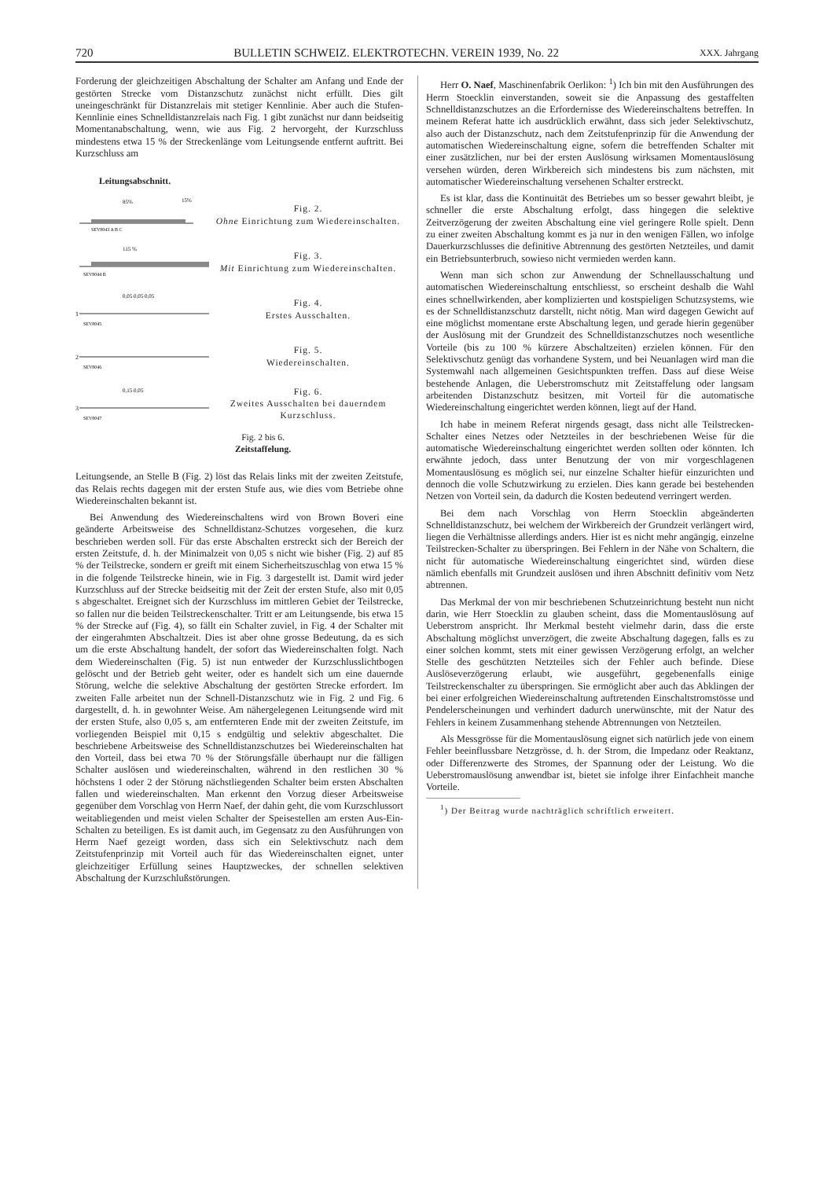720 BULLETIN SCHWEIZ. ELEKTROTECHN. VEREIN 1939, No. 22 XXX. Jahrgang
Forderung der gleichzeitigen Abschaltung der Schalter am Anfang und Ende der gestörten Strecke vom Distanzschutz zunächst nicht erfüllt. Dies gilt uneingeschränkt für Distanzrelais mit stetiger Kennlinie. Aber auch die Stufen-Kennlinie eines Schnelldistanzrelais nach Fig. 1 gibt zunächst nur dann beidseitig Momentanabschaltung, wenn, wie aus Fig. 2 hervorgeht, der Kurzschluss mindestens etwa 15 % der Streckenlänge vom Leitungsende entfernt auftritt. Bei Kurzschluss am
Leitungsabschnitt.
85%
15%
SEV8043 A B C
Fig. 2.
Ohne Einrichtung zum Wiedereinschalten.
115 %
SEV8044 B
Fig. 3.
Mit Einrichtung zum Wiedereinschalten.
0,05 0,05 0,05
1
SEV8045
Fig. 4.
Erstes Ausschalten.
2
SEV8046
Fig. 5.
Wiedereinschalten.
0,15 0,05
3
SEV8047
Fig. 6.
Zweites Ausschalten bei dauerndem Kurzschluss.
Fig. 2 bis 6.
Zeitstaffelung.
Leitungsende, an Stelle B (Fig. 2) löst das Relais links mit der zweiten Zeitstufe, das Relais rechts dagegen mit der ersten Stufe aus, wie dies vom Betriebe ohne Wiedereinschalten bekannt ist.
Bei Anwendung des Wiedereinschaltens wird von Brown Boveri eine geänderte Arbeitsweise des Schnelldistanz-Schutzes vorgesehen, die kurz beschrieben werden soll. Für das erste Abschalten erstreckt sich der Bereich der ersten Zeitstufe, d. h. der Minimalzeit von 0,05 s nicht wie bisher (Fig. 2) auf 85 % der Teilstrecke, sondern er greift mit einem Sicherheitszuschlag von etwa 15 % in die folgende Teilstrecke hinein, wie in Fig. 3 dargestellt ist. Damit wird jeder Kurzschluss auf der Strecke beidseitig mit der Zeit der ersten Stufe, also mit 0,05 s abgeschaltet. Ereignet sich der Kurzschluss im mittleren Gebiet der Teilstrecke, so fallen nur die beiden Teilstreckenschalter. Tritt er am Leitungsende, bis etwa 15 % der Strecke auf (Fig. 4), so fällt ein Schalter zuviel, in Fig. 4 der Schalter mit der eingerahmten Abschaltzeit. Dies ist aber ohne grosse Bedeutung, da es sich um die erste Abschaltung handelt, der sofort das Wiedereinschalten folgt. Nach dem Wiedereinschalten (Fig. 5) ist nun entweder der Kurzschlusslichtbogen gelöscht und der Betrieb geht weiter, oder es handelt sich um eine dauernde Störung, welche die selektive Abschaltung der gestörten Strecke erfordert. Im zweiten Falle arbeitet nun der Schnell-Distanzschutz wie in Fig. 2 und Fig. 6 dargestellt, d. h. in gewohnter Weise. Am nähergelegenen Leitungsende wird mit der ersten Stufe, also 0,05 s, am entfernteren Ende mit der zweiten Zeitstufe, im vorliegenden Beispiel mit 0,15 s endgültig und selektiv abgeschaltet. Die beschriebene Arbeitsweise des Schnelldistanzschutzes bei Wiedereinschalten hat den Vorteil, dass bei etwa 70 % der Störungsfälle überhaupt nur die fälligen Schalter auslösen und wiedereinschalten, während in den restlichen 30 % höchstens 1 oder 2 der Störung nächstliegenden Schalter beim ersten Abschalten fallen und wiedereinschalten. Man erkennt den Vorzug dieser Arbeitsweise gegenüber dem Vorschlag von Herrn Naef, der dahin geht, die vom Kurzschlussort weitabliegenden und meist vielen Schalter der Speisestellen am ersten Aus-Ein-Schalten zu beteiligen. Es ist damit auch, im Gegensatz zu den Ausführungen von Herrn Naef gezeigt worden, dass sich ein Selektivschutz nach dem Zeitstufenprinzip mit Vorteil auch für das Wiedereinschalten eignet, unter gleichzeitiger Erfüllung seines Hauptzweckes, der schnellen selektiven Abschaltung der Kurzschlußstörungen.
Herr O. Naef, Maschinenfabrik Oerlikon: <sup>1</sup>) Ich bin mit den Ausführungen des Herrn Stoecklin einverstanden, soweit sie die Anpassung des gestaffelten Schnelldistanzschutzes an die Erfordernisse des Wiedereinschaltens betreffen. In meinem Referat hatte ich ausdrücklich erwähnt, dass sich jeder Selektivschutz, also auch der Distanzschutz, nach dem Zeitstufenprinzip für die Anwendung der automatischen Wiedereinschaltung eigne, sofern die betreffenden Schalter mit einer zusätzlichen, nur bei der ersten Auslösung wirksamen Momentauslösung versehen würden, deren Wirkbereich sich mindestens bis zum nächsten, mit automatischer Wiedereinschaltung versehenen Schalter erstreckt.
Es ist klar, dass die Kontinuität des Betriebes um so besser gewahrt bleibt, je schneller die erste Abschaltung erfolgt, dass hingegen die selektive Zeitverzögerung der zweiten Abschaltung eine viel geringere Rolle spielt. Denn zu einer zweiten Abschaltung kommt es ja nur in den wenigen Fällen, wo infolge Dauerkurzschlusses die definitive Abtrennung des gestörten Netzteiles, und damit ein Betriebsunterbruch, sowieso nicht vermieden werden kann.
Wenn man sich schon zur Anwendung der Schnellausschaltung und automatischen Wiedereinschaltung entschliesst, so erscheint deshalb die Wahl eines schnellwirkenden, aber komplizierten und kostspieligen Schutzsystems, wie es der Schnelldistanzschutz darstellt, nicht nötig. Man wird dagegen Gewicht auf eine möglichst momentane erste Abschaltung legen, und gerade hierin gegenüber der Auslösung mit der Grundzeit des Schnelldistanzschutzes noch wesentliche Vorteile (bis zu 100 % kürzere Abschaltzeiten) erzielen können. Für den Selektivschutz genügt das vorhandene System, und bei Neuanlagen wird man die Systemwahl nach allgemeinen Gesichtspunkten treffen. Dass auf diese Weise bestehende Anlagen, die Ueberstromschutz mit Zeitstaffelung oder langsam arbeitenden Distanzschutz besitzen, mit Vorteil für die automatische Wiedereinschaltung eingerichtet werden können, liegt auf der Hand.
Ich habe in meinem Referat nirgends gesagt, dass nicht alle Teilstrecken-Schalter eines Netzes oder Netzteiles in der beschriebenen Weise für die automatische Wiedereinschaltung eingerichtet werden sollten oder könnten. Ich erwähnte jedoch, dass unter Benutzung der von mir vorgeschlagenen Momentauslösung es möglich sei, nur einzelne Schalter hiefür einzurichten und dennoch die volle Schutzwirkung zu erzielen. Dies kann gerade bei bestehenden Netzen von Vorteil sein, da dadurch die Kosten bedeutend verringert werden.
Bei dem nach Vorschlag von Herrn Stoecklin abgeänderten Schnelldistanzschutz, bei welchem der Wirkbereich der Grundzeit verlängert wird, liegen die Verhältnisse allerdings anders. Hier ist es nicht mehr angängig, einzelne Teilstrecken-Schalter zu überspringen. Bei Fehlern in der Nähe von Schaltern, die nicht für automatische Wiedereinschaltung eingerichtet sind, würden diese nämlich ebenfalls mit Grundzeit auslösen und ihren Abschnitt definitiv vom Netz abtrennen.
Das Merkmal der von mir beschriebenen Schutzeinrichtung besteht nun nicht darin, wie Herr Stoecklin zu glauben scheint, dass die Momentauslösung auf Ueberstrom anspricht. Ihr Merkmal besteht vielmehr darin, dass die erste Abschaltung möglichst unverzögert, die zweite Abschaltung dagegen, falls es zu einer solchen kommt, stets mit einer gewissen Verzögerung erfolgt, an welcher Stelle des geschützten Netzteiles sich der Fehler auch befinde. Diese Auslöseverzögerung erlaubt, wie ausgeführt, gegebenenfalls einige Teilstreckenschalter zu überspringen. Sie ermöglicht aber auch das Abklingen der bei einer erfolgreichen Wiedereinschaltung auftretenden Einschaltstromstösse und Pendelerscheinungen und verhindert dadurch unerwünschte, mit der Natur des Fehlers in keinem Zusammenhang stehende Abtrennungen von Netzteilen.
Als Messgrösse für die Momentauslösung eignet sich natürlich jede von einem Fehler beeinflussbare Netzgrösse, d. h. der Strom, die Impedanz oder Reaktanz, oder Differenzwerte des Stromes, der Spannung oder der Leistung. Wo die Ueberstromauslösung anwendbar ist, bietet sie infolge ihrer Einfachheit manche Vorteile.
<sup>1</sup>) Der Beitrag wurde nachträglich schriftlich erweitert.